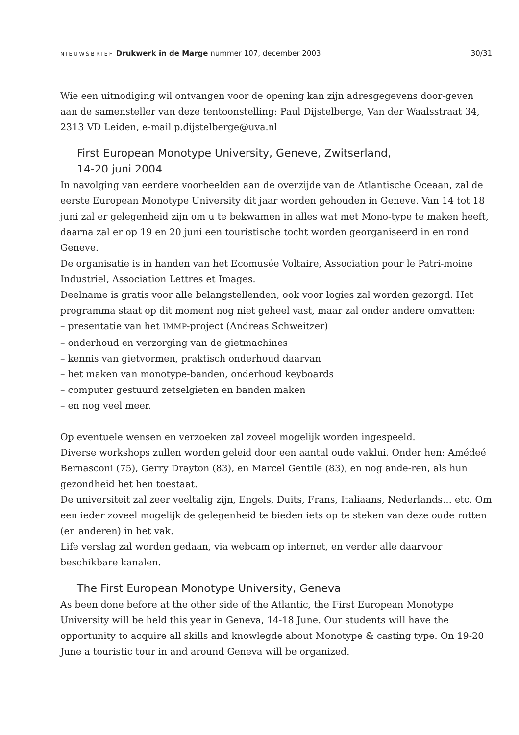NIEUWSBRIEF Drukwerk in de Marge nummer 107, december 2003 30/31
Wie een uitnodiging wil ontvangen voor de opening kan zijn adresgegevens door-geven aan de samensteller van deze tentoonstelling: Paul Dijstelberge, Van der Waalsstraat 34, 2313 VD Leiden, e-mail p.dijstelberge@uva.nl
First European Monotype University, Geneve, Zwitserland,
14-20 juni 2004
In navolging van eerdere voorbeelden aan de overzijde van de Atlantische Oceaan, zal de eerste European Monotype University dit jaar worden gehouden in Geneve. Van 14 tot 18 juni zal er gelegenheid zijn om u te bekwamen in alles wat met Mono-type te maken heeft, daarna zal er op 19 en 20 juni een touristische tocht worden georganiseerd in en rond Geneve.
De organisatie is in handen van het Ecomusée Voltaire, Association pour le Patri-moine Industriel, Association Lettres et Images.
Deelname is gratis voor alle belangstellenden, ook voor logies zal worden gezorgd. Het programma staat op dit moment nog niet geheel vast, maar zal onder andere omvatten:
– presentatie van het IMMP-project (Andreas Schweitzer)
– onderhoud en verzorging van de gietmachines
– kennis van gietvormen, praktisch onderhoud daarvan
– het maken van monotype-banden, onderhoud keyboards
– computer gestuurd zetselgieten en banden maken
– en nog veel meer.
Op eventuele wensen en verzoeken zal zoveel mogelijk worden ingespeeld.
Diverse workshops zullen worden geleid door een aantal oude vaklui. Onder hen: Amédeé Bernasconi (75), Gerry Drayton (83), en Marcel Gentile (83), en nog ande-ren, als hun gezondheid het hen toestaat.
De universiteit zal zeer veeltalig zijn, Engels, Duits, Frans, Italiaans, Nederlands… etc. Om een ieder zoveel mogelijk de gelegenheid te bieden iets op te steken van deze oude rotten (en anderen) in het vak.
Life verslag zal worden gedaan, via webcam op internet, en verder alle daarvoor beschikbare kanalen.
The First European Monotype University, Geneva
As been done before at the other side of the Atlantic, the First European Monotype University will be held this year in Geneva, 14-18 June. Our students will have the opportunity to acquire all skills and knowlegde about Monotype & casting type. On 19-20 June a touristic tour in and around Geneva will be organized.